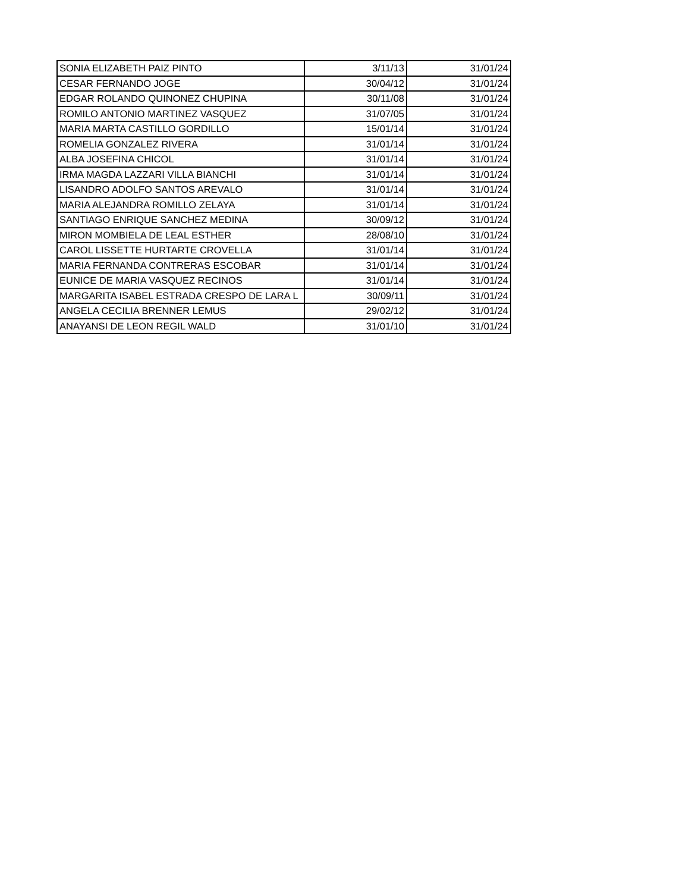| SONIA ELIZABETH PAIZ PINTO | 3/11/13 | 31/01/24 |
| CESAR FERNANDO JOGE | 30/04/12 | 31/01/24 |
| EDGAR ROLANDO QUINONEZ CHUPINA | 30/11/08 | 31/01/24 |
| ROMILO ANTONIO MARTINEZ VASQUEZ | 31/07/05 | 31/01/24 |
| MARIA MARTA CASTILLO GORDILLO | 15/01/14 | 31/01/24 |
| ROMELIA GONZALEZ RIVERA | 31/01/14 | 31/01/24 |
| ALBA JOSEFINA CHICOL | 31/01/14 | 31/01/24 |
| IRMA MAGDA LAZZARI VILLA BIANCHI | 31/01/14 | 31/01/24 |
| LISANDRO ADOLFO SANTOS AREVALO | 31/01/14 | 31/01/24 |
| MARIA ALEJANDRA ROMILLO ZELAYA | 31/01/14 | 31/01/24 |
| SANTIAGO ENRIQUE SANCHEZ MEDINA | 30/09/12 | 31/01/24 |
| MIRON MOMBIELA DE LEAL ESTHER | 28/08/10 | 31/01/24 |
| CAROL LISSETTE HURTARTE CROVELLA | 31/01/14 | 31/01/24 |
| MARIA FERNANDA CONTRERAS ESCOBAR | 31/01/14 | 31/01/24 |
| EUNICE DE MARIA VASQUEZ RECINOS | 31/01/14 | 31/01/24 |
| MARGARITA ISABEL ESTRADA CRESPO DE LARA L | 30/09/11 | 31/01/24 |
| ANGELA CECILIA BRENNER LEMUS | 29/02/12 | 31/01/24 |
| ANAYANSI DE LEON REGIL WALD | 31/01/10 | 31/01/24 |